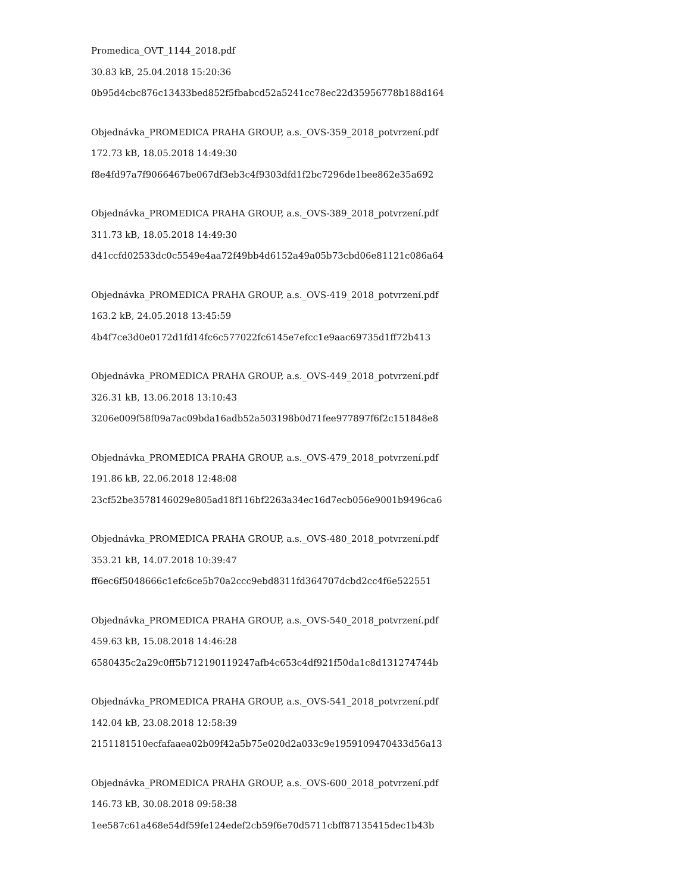Promedica_OVT_1144_2018.pdf
30.83 kB, 25.04.2018 15:20:36
0b95d4cbc876c13433bed852f5fbabcd52a5241cc78ec22d35956778b188d164
Objednávka_PROMEDICA PRAHA GROUP, a.s._OVS-359_2018_potvrzení.pdf
172.73 kB, 18.05.2018 14:49:30
f8e4fd97a7f9066467be067df3eb3c4f9303dfd1f2bc7296de1bee862e35a692
Objednávka_PROMEDICA PRAHA GROUP, a.s._OVS-389_2018_potvrzení.pdf
311.73 kB, 18.05.2018 14:49:30
d41ccfd02533dc0c5549e4aa72f49bb4d6152a49a05b73cbd06e81121c086a64
Objednávka_PROMEDICA PRAHA GROUP, a.s._OVS-419_2018_potvrzení.pdf
163.2 kB, 24.05.2018 13:45:59
4b4f7ce3d0e0172d1fd14fc6c577022fc6145e7efcc1e9aac69735d1ff72b413
Objednávka_PROMEDICA PRAHA GROUP, a.s._OVS-449_2018_potvrzení.pdf
326.31 kB, 13.06.2018 13:10:43
3206e009f58f09a7ac09bda16adb52a503198b0d71fee977897f6f2c151848e8
Objednávka_PROMEDICA PRAHA GROUP, a.s._OVS-479_2018_potvrzení.pdf
191.86 kB, 22.06.2018 12:48:08
23cf52be3578146029e805ad18f116bf2263a34ec16d7ecb056e9001b9496ca6
Objednávka_PROMEDICA PRAHA GROUP, a.s._OVS-480_2018_potvrzení.pdf
353.21 kB, 14.07.2018 10:39:47
ff6ec6f5048666c1efc6ce5b70a2ccc9ebd8311fd364707dcbd2cc4f6e522551
Objednávka_PROMEDICA PRAHA GROUP, a.s._OVS-540_2018_potvrzení.pdf
459.63 kB, 15.08.2018 14:46:28
6580435c2a29c0ff5b712190119247afb4c653c4df921f50da1c8d131274744b
Objednávka_PROMEDICA PRAHA GROUP, a.s._OVS-541_2018_potvrzení.pdf
142.04 kB, 23.08.2018 12:58:39
2151181510ecfafaaea02b09f42a5b75e020d2a033c9e1959109470433d56a13
Objednávka_PROMEDICA PRAHA GROUP, a.s._OVS-600_2018_potvrzení.pdf
146.73 kB, 30.08.2018 09:58:38
1ee587c61a468e54df59fe124edef2cb59f6e70d5711cbff87135415dec1b43b